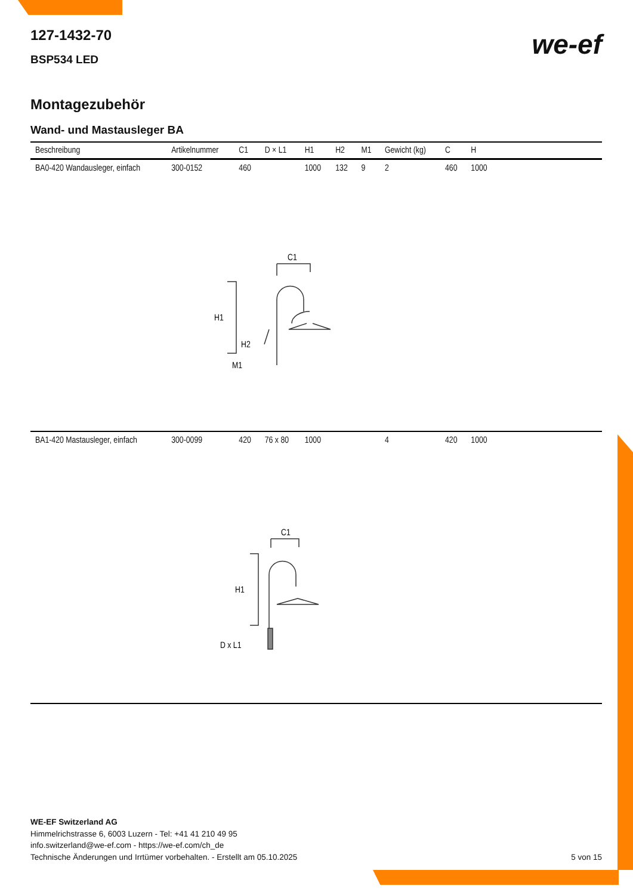we-ef
127-1432-70
BSP534 LED
Montagezubehör
Wand- und Mastausleger BA
| Beschreibung | Artikelnummer | C1 | D × L1 | H1 | H2 | M1 | Gewicht (kg) | C | H | |
| --- | --- | --- | --- | --- | --- | --- | --- | --- | --- | --- |
| BA0-420 Wandausleger, einfach | 300-0152 | 460 | | 1000 | 132 | 9 | 2 | 460 | 1000 | |
| C1 H1 H2 M1 | | | | | | | | | | |
| BA1-420 Mastausleger, einfach | 300-0099 | 420 | 76 x 80 | 1000 | | | 4 | 420 | 1000 | |
| C1 H1 D x L1 | | | | | | | | | | |
WE-EF Switzerland AG
Himmelrichstrasse 6, 6003 Luzern - Tel: +41 41 210 49 95
info.switzerland@we-ef.com - https://we-ef.com/ch_de
Technische Änderungen und Irrtümer vorbehalten. - Erstellt am 05.10.2025
5 von 15